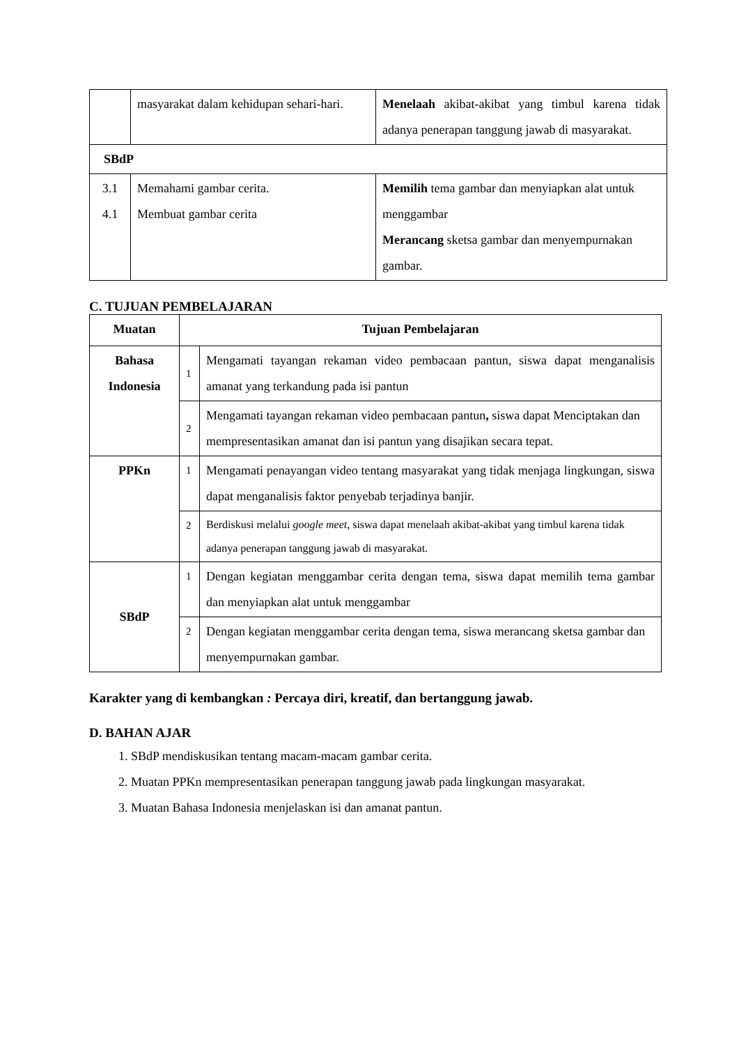| | masyarakat dalam kehidupan sehari-hari. | Menelaah akibat-akibat yang timbul karena tidak adanya penerapan tanggung jawab di masyarakat. |
| SBdP | | |
| 3.1 4.1 | Memahami gambar cerita. Membuat gambar cerita | Memilih tema gambar dan menyiapkan alat untuk menggambar Merancang sketsa gambar dan menyempurnakan gambar. |
C. TUJUAN PEMBELAJARAN
| Muatan | Tujuan Pembelajaran | |
| --- | --- | --- |
| Bahasa Indonesia | 1 | Mengamati tayangan rekaman video pembacaan pantun, siswa dapat menganalisis amanat yang terkandung pada isi pantun |
| | 2 | Mengamati tayangan rekaman video pembacaan pantun , siswa dapat Menciptakan dan mempresentasikan amanat dan isi pantun yang disajikan secara tepat. |
| PPKn | 1 | Mengamati penayangan video tentang masyarakat yang tidak menjaga lingkungan, siswa dapat menganalisis faktor penyebab terjadinya banjir. |
| | 2 | Berdiskusi melalui google meet , siswa dapat menelaah akibat-akibat yang timbul karena tidak adanya penerapan tanggung jawab di masyarakat. |
| SBdP | 1 | Dengan kegiatan menggambar cerita dengan tema, siswa dapat memilih tema gambar dan menyiapkan alat untuk menggambar |
| | 2 | Dengan kegiatan menggambar cerita dengan tema, siswa merancang sketsa gambar dan menyempurnakan gambar. |
Karakter yang di kembangkan : Percaya diri, kreatif, dan bertanggung jawab.
D. BAHAN AJAR
1. SBdP mendiskusikan tentang macam-macam gambar cerita.
2. Muatan PPKn mempresentasikan penerapan tanggung jawab pada lingkungan masyarakat.
3. Muatan Bahasa Indonesia menjelaskan isi dan amanat pantun.